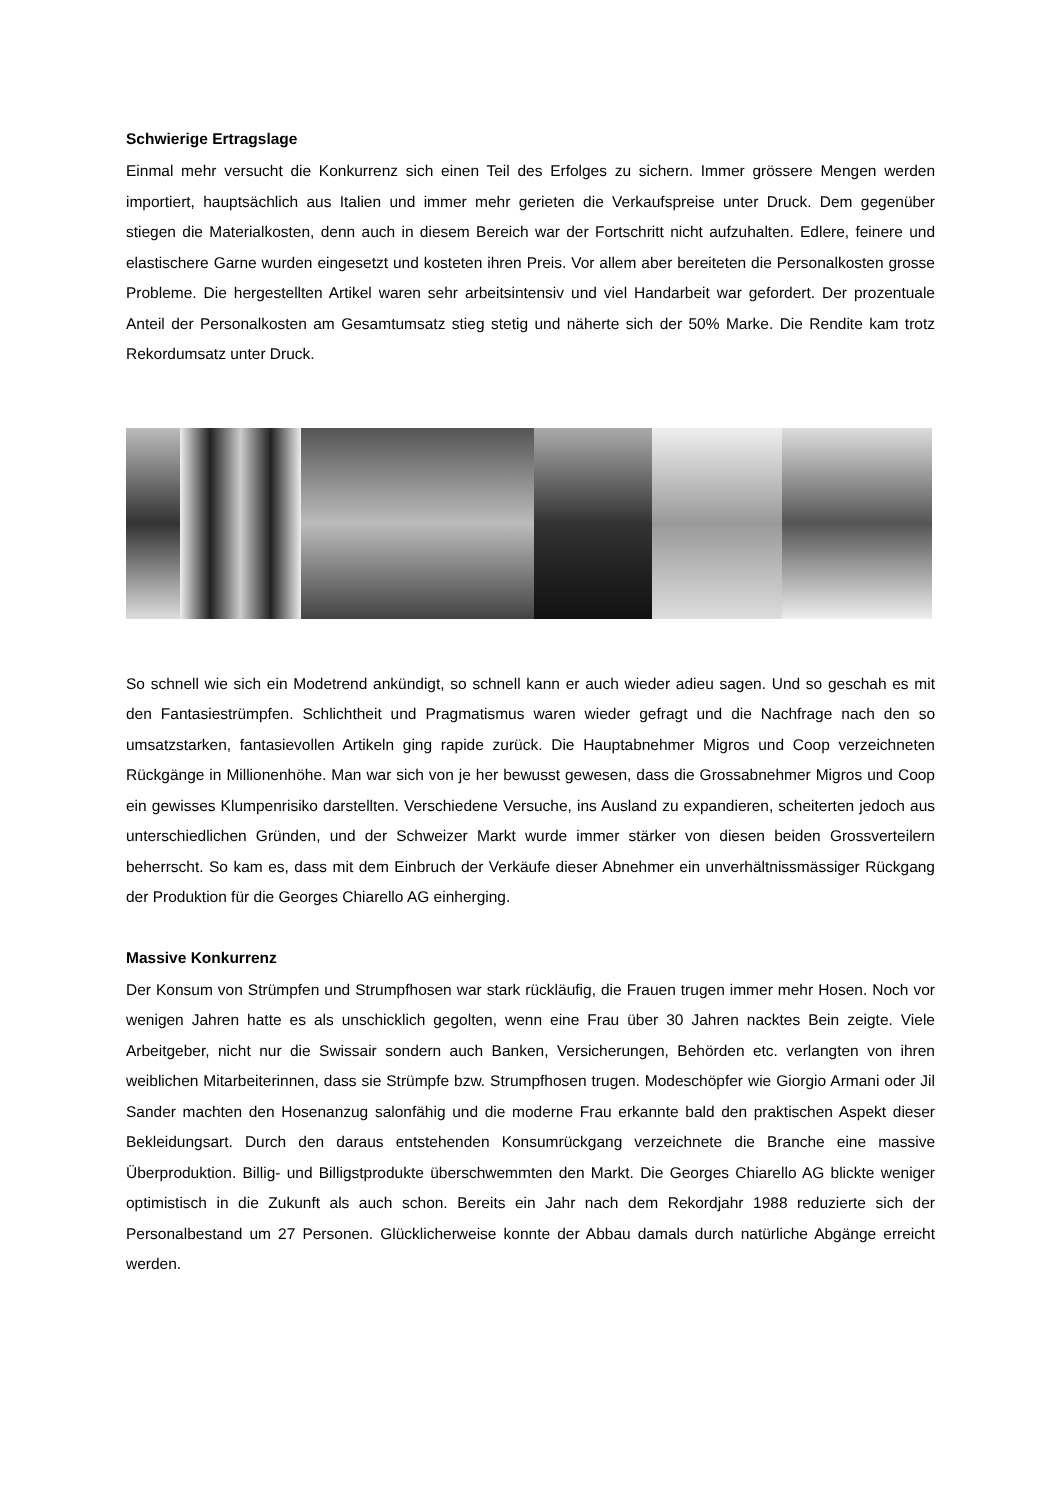Schwierige Ertragslage
Einmal mehr versucht die Konkurrenz sich einen Teil des Erfolges zu sichern. Immer grössere Mengen werden importiert, hauptsächlich aus Italien und immer mehr gerieten die Verkaufspreise unter Druck. Dem gegenüber stiegen die Materialkosten, denn auch in diesem Bereich war der Fortschritt nicht aufzuhalten. Edlere, feinere und elastischere Garne wurden eingesetzt und kosteten ihren Preis. Vor allem aber bereiteten die Personalkosten grosse Probleme. Die hergestellten Artikel waren sehr arbeitsintensiv und viel Handarbeit war gefordert. Der prozentuale Anteil der Personalkosten am Gesamtumsatz stieg stetig und näherte sich der 50% Marke. Die Rendite kam trotz Rekordumsatz unter Druck.
So schnell wie sich ein Modetrend ankündigt, so schnell kann er auch wieder adieu sagen. Und so geschah es mit den Fantasiestrümpfen. Schlichtheit und Pragmatismus waren wieder gefragt und die Nachfrage nach den so umsatzstarken, fantasievollen Artikeln ging rapide zurück. Die Hauptabnehmer Migros und Coop verzeichneten Rückgänge in Millionenhöhe. Man war sich von je her bewusst gewesen, dass die Grossabnehmer Migros und Coop ein gewisses Klumpenrisiko darstellten. Verschiedene Versuche, ins Ausland zu expandieren, scheiterten jedoch aus unterschiedlichen Gründen, und der Schweizer Markt wurde immer stärker von diesen beiden Grossverteilern beherrscht. So kam es, dass mit dem Einbruch der Verkäufe dieser Abnehmer ein unverhältnissmässiger Rückgang der Produktion für die Georges Chiarello AG einherging.
Massive Konkurrenz
Der Konsum von Strümpfen und Strumpfhosen war stark rückläufig, die Frauen trugen immer mehr Hosen. Noch vor wenigen Jahren hatte es als unschicklich gegolten, wenn eine Frau über 30 Jahren nacktes Bein zeigte. Viele Arbeitgeber, nicht nur die Swissair sondern auch Banken, Versicherungen, Behörden etc. verlangten von ihren weiblichen Mitarbeiterinnen, dass sie Strümpfe bzw. Strumpfhosen trugen. Modeschöpfer wie Giorgio Armani oder Jil Sander machten den Hosenanzug salonfähig und die moderne Frau erkannte bald den praktischen Aspekt dieser Bekleidungsart. Durch den daraus entstehenden Konsumrückgang verzeichnete die Branche eine massive Überproduktion. Billig- und Billigstprodukte überschwemmten den Markt. Die Georges Chiarello AG blickte weniger optimistisch in die Zukunft als auch schon. Bereits ein Jahr nach dem Rekordjahr 1988 reduzierte sich der Personalbestand um 27 Personen. Glücklicherweise konnte der Abbau damals durch natürliche Abgänge erreicht werden.